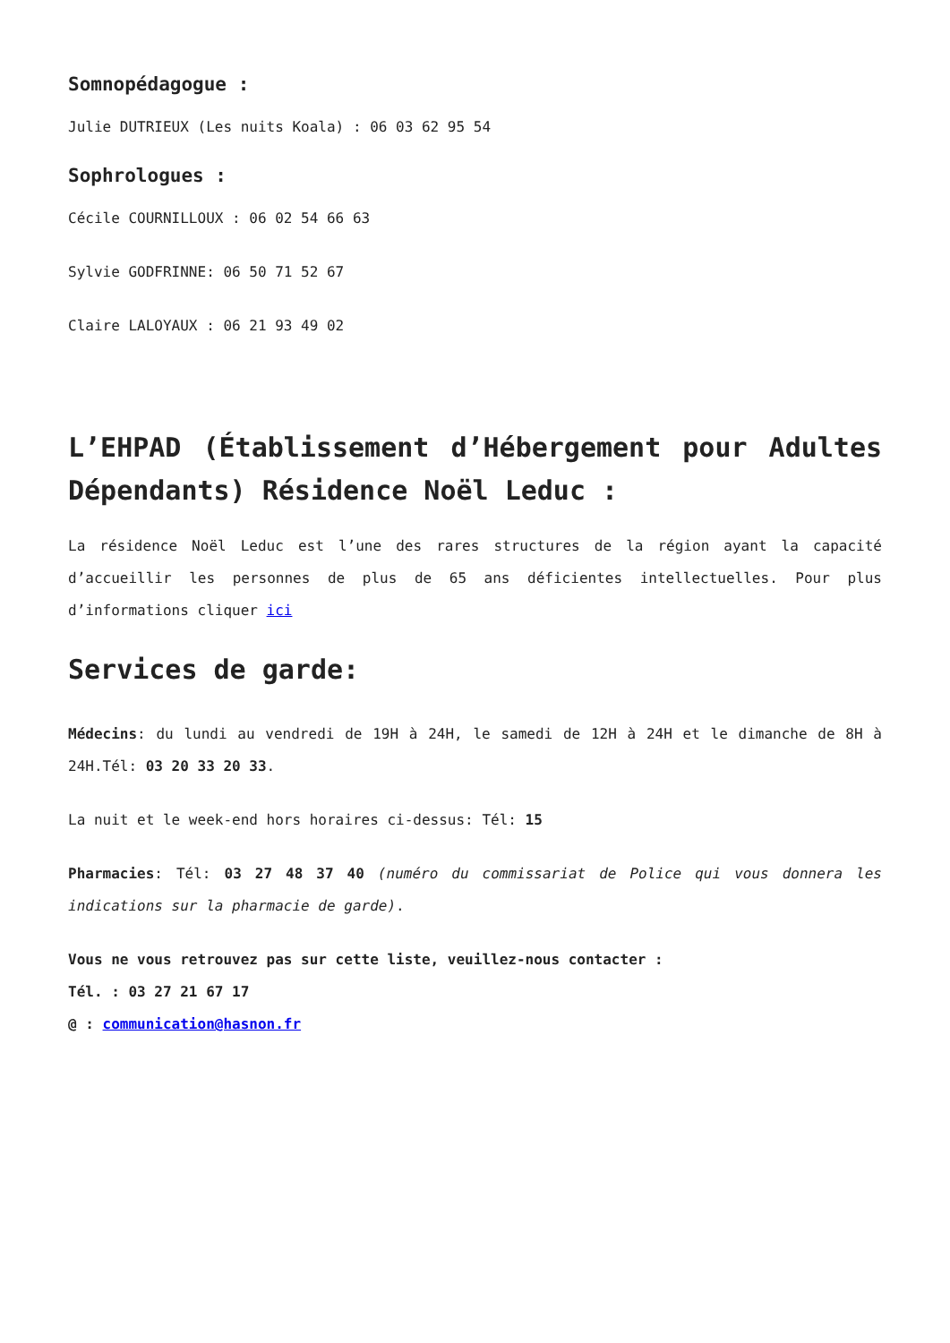Somnopédagogue :
Julie DUTRIEUX (Les nuits Koala) : 06 03 62 95 54
Sophrologues :
Cécile COURNILLOUX : 06 02 54 66 63
Sylvie GODFRINNE: 06 50 71 52 67
Claire LALOYAUX : 06 21 93 49 02
L’EHPAD (Établissement d’Hébergement pour Adultes Dépendants) Résidence Noël Leduc :
La résidence Noël Leduc est l’une des rares structures de la région ayant la capacité d’accueillir les personnes de plus de 65 ans déficientes intellectuelles. Pour plus d’informations cliquer ici
Services de garde:
Médecins: du lundi au vendredi de 19H à 24H, le samedi de 12H à 24H et le dimanche de 8H à 24H.Tél: 03 20 33 20 33.
La nuit et le week-end hors horaires ci-dessus: Tél: 15
Pharmacies: Tél: 03 27 48 37 40 (numéro du commissariat de Police qui vous donnera les indications sur la pharmacie de garde).
Vous ne vous retrouvez pas sur cette liste, veuillez-nous contacter :
Tél. : 03 27 21 67 17
@ : communication@hasnon.fr